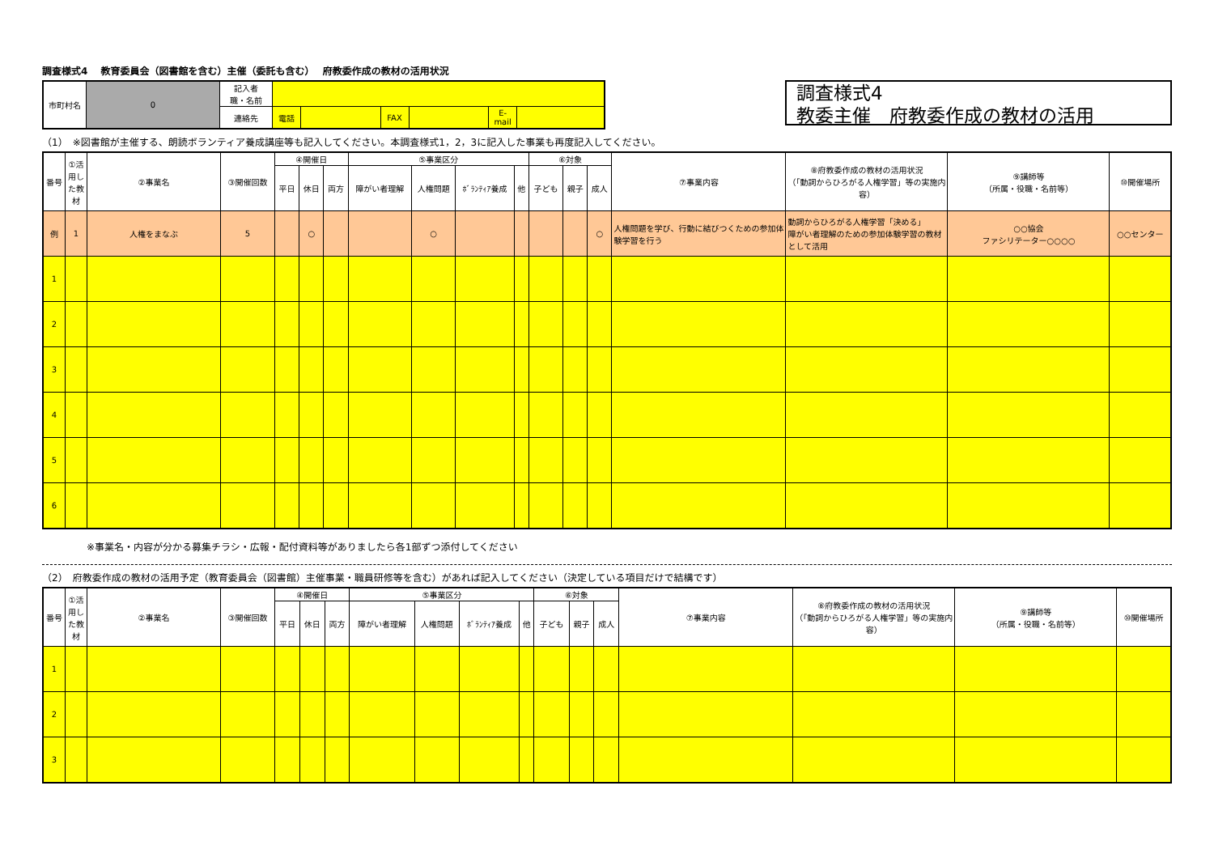調査様式4　 教育委員会（図書館を含む）主催（委託も含む）　 府教委作成の教材の活用状況
| 市町村名 | 0 | 記入者 職・名前 | | | | | | |
| | | 連絡先 | 電話 | | FAX | | E-mail | |
調査様式4
教委主催　府教委作成の教材の活用
（1）　※図書館が主催する、朗読ボランティア養成講座等も記入してください。本調査様式1，2，3に記入した事業も再度記入してください。
| 番号 | ①活用した教材 | ②事業名 | ③開催回数 | ④開催日 | | | ⑤事業区分 | | | | ⑥対象 | | | ⑦事業内容 | ⑧府教委作成の教材の活用状況 （「動詞からひろがる人権学習」等の実施内容） | ⑨講師等 （所属・役職・名前等） | ⑩開催場所 |
| --- | --- | --- | --- | --- | --- | --- | --- | --- | --- | --- | --- | --- | --- | --- | --- | --- | --- |
| | | | | 平日 | 休日 | 両方 | 障がい者理解 | 人権問題 | ﾎﾞﾗﾝﾃｨｱ養成 | 他 | 子ども | 親子 | 成人 | | | | |
| 例 | 1 | 人権をまなぶ | 5 | | ○ | | | ○ | | | | | ○ | 人権問題を学び、行動に結びつくための参加体験学習を行う | 動詞からひろがる人権学習「決める」 障がい者理解のための参加体験学習の教材として活用 | ○○協会 ファシリテーター○○○○ | ○○センター |
| 1 | | | | | | | | | | | | | | | | | |
| 2 | | | | | | | | | | | | | | | | | |
| 3 | | | | | | | | | | | | | | | | | |
| 4 | | | | | | | | | | | | | | | | | |
| 5 | | | | | | | | | | | | | | | | | |
| 6 | | | | | | | | | | | | | | | | | |
※事業名・内容が分かる募集チラシ・広報・配付資料等がありましたら各1部ずつ添付してください
（2）　府教委作成の教材の活用予定（教育委員会（図書館）主催事業・職員研修等を含む）があれば記入してください（決定している項目だけで結構です）
| 番号 | ①活用した教材 | ②事業名 | ③開催回数 | ④開催日 | | | ⑤事業区分 | | | | ⑥対象 | | | ⑦事業内容 | ⑧府教委作成の教材の活用状況 （「動詞からひろがる人権学習」等の実施内容） | ⑨講師等 （所属・役職・名前等） | ⑩開催場所 |
| --- | --- | --- | --- | --- | --- | --- | --- | --- | --- | --- | --- | --- | --- | --- | --- | --- | --- |
| | | | | 平日 | 休日 | 両方 | 障がい者理解 | 人権問題 | ﾎﾞﾗﾝﾃｨｱ養成 | 他 | 子ども | 親子 | 成人 | | | | |
| 1 | | | | | | | | | | | | | | | | | |
| 2 | | | | | | | | | | | | | | | | | |
| 3 | | | | | | | | | | | | | | | | | |